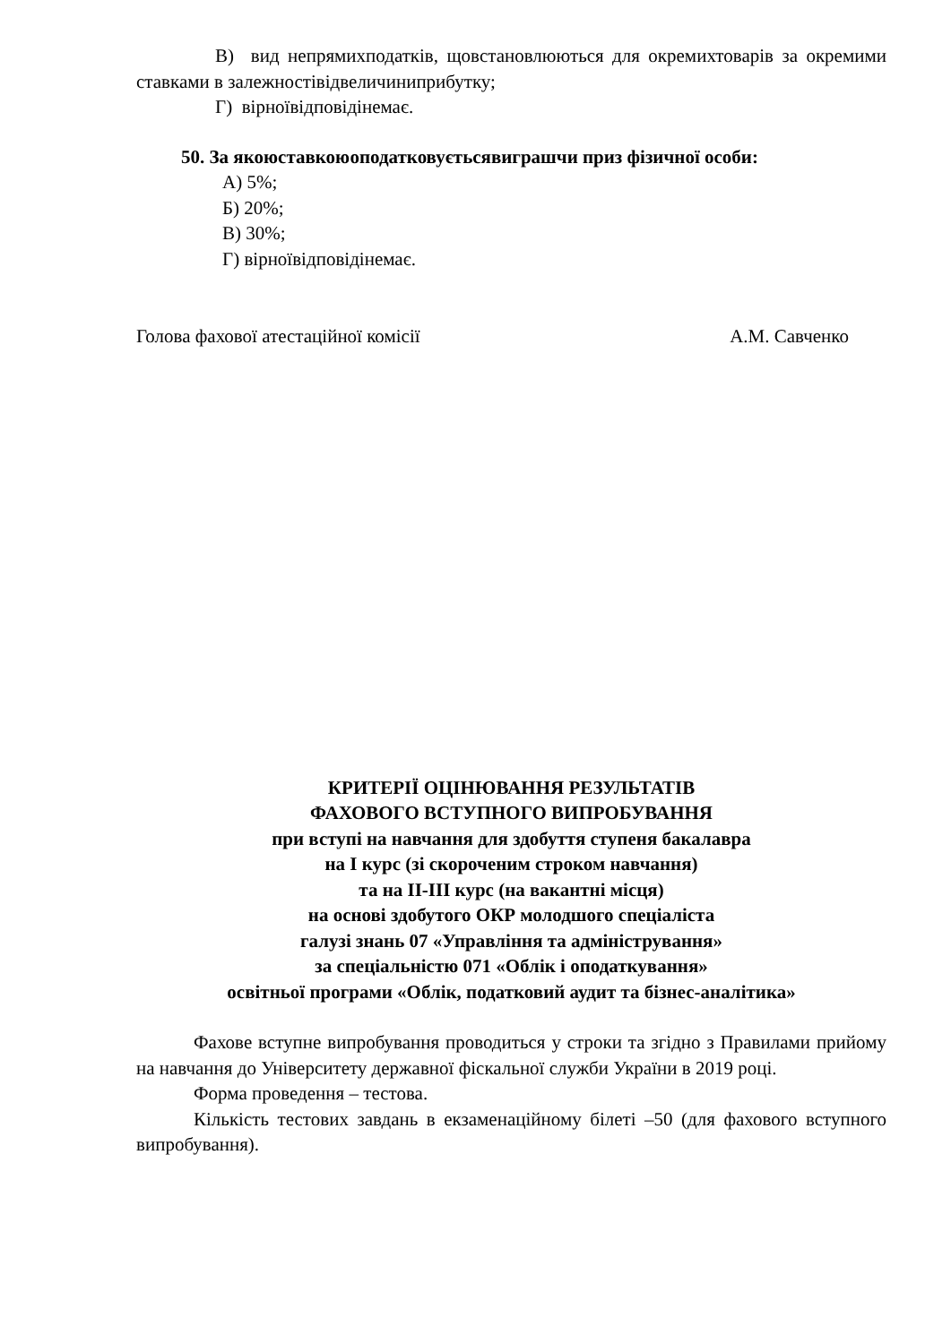В) вид непрямихподатків, щовстановлюються для окремихтоварів за окремими ставками в залежностівідвеличиниприбутку;
Г) вірноївідповідінемає.
50. За якоюставкоюоподатковуєтьсявиграшчи приз фізичної особи:
А) 5%;
Б) 20%;
В) 30%;
Г) вірноївідповідінемає.
Голова фахової атестаційної комісії А.М. Савченко
КРИТЕРІЇ ОЦІНЮВАННЯ РЕЗУЛЬТАТІВ
ФАХОВОГО ВСТУПНОГО ВИПРОБУВАННЯ
при вступі на навчання для здобуття ступеня бакалавра
на І курс (зі скороченим строком навчання)
та на ІІ-ІІІ курс (на вакантні місця)
на основі здобутого ОКР молодшого спеціаліста
галузі знань 07 «Управління та адміністрування»
за спеціальністю 071 «Облік і оподаткування»
освітньої програми «Облік, податковий аудит та бізнес-аналітика»
Фахове вступне випробування проводиться у строки та згідно з Правилами прийому на навчання до Університету державної фіскальної служби України в 2019 році.
Форма проведення – тестова.
Кількість тестових завдань в екзаменаційному білеті –50 (для фахового вступного випробування).